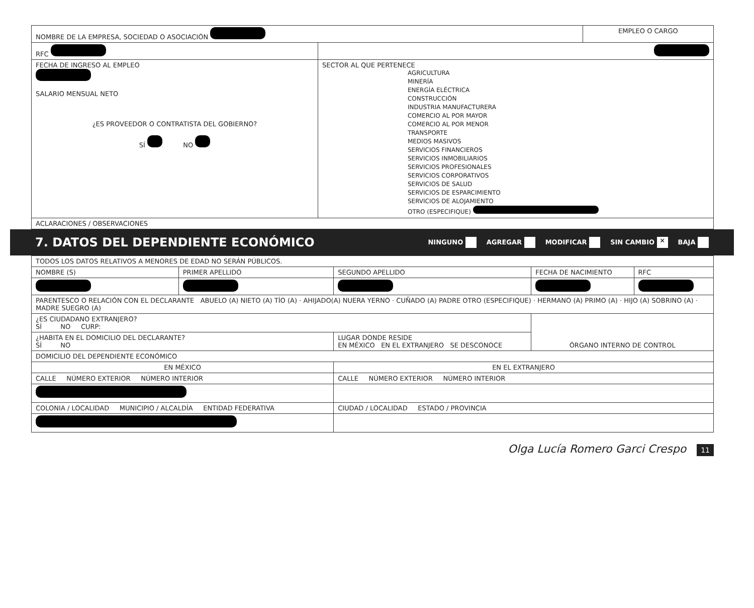| NOMBRE DE LA EMPRESA, SOCIEDAD O ASOCIACIÓN | | EMPLEO O CARGO |
| RFC | | |
| FECHA DE INGRESO AL EMPLEO SALARIO MENSUAL NETO ¿ES PROVEEDOR O CONTRATISTA DEL GOBIERNO? SÍ NO | SECTOR AL QUE PERTENECE AGRICULTURA MINERÍA ENERGÍA ELÉCTRICA CONSTRUCCIÓN INDUSTRIA MANUFACTURERA COMERCIO AL POR MAYOR COMERCIO AL POR MENOR TRANSPORTE MEDIOS MASIVOS SERVICIOS FINANCIEROS SERVICIOS INMOBILIARIOS SERVICIOS PROFESIONALES SERVICIOS CORPORATIVOS SERVICIOS DE SALUD SERVICIOS DE ESPARCIMIENTO SERVICIOS DE ALOJAMIENTO OTRO (ESPECIFIQUE) | |
| ACLARACIONES / OBSERVACIONES | | |
7. DATOS DEL DEPENDIENTE ECONÓMICO
NINGUNO AGREGAR MODIFICAR SIN CAMBIO ✕ BAJA
| TODOS LOS DATOS RELATIVOS A MENORES DE EDAD NO SERÁN PÚBLICOS. | | | | |
| NOMBRE (S) | PRIMER APELLIDO | SEGUNDO APELLIDO | FECHA DE NACIMIENTO | RFC |
| PARENTESCO O RELACIÓN CON EL DECLARANTE ABUELO (A) NIETO (A) TÍO (A) · AHIJADO(A) NUERA YERNO · CUÑADO (A) PADRE OTRO (ESPECIFIQUE) · HERMANO (A) PRIMO (A) · HIJO (A) SOBRINO (A) · MADRE SUEGRO (A) | | | | |
| ¿ES CIUDADANO EXTRANJERO? SÍ NO CURP: | | | ÓRGANO INTERNO DE CONTROL | |
| ¿HABITA EN EL DOMICILIO DEL DECLARANTE? SÍ NO | | LUGAR DONDE RESIDE EN MÉXICO EN EL EXTRANJERO SE DESCONOCE | | |
| DOMICILIO DEL DEPENDIENTE ECONÓMICO | | | | |
| EN MÉXICO | | EN EL EXTRANJERO | | |
| CALLE NÚMERO EXTERIOR NÚMERO INTERIOR | | CALLE NÚMERO EXTERIOR NÚMERO INTERIOR | | |
| COLONIA / LOCALIDAD MUNICIPIO / ALCALDÍA ENTIDAD FEDERATIVA | | CIUDAD / LOCALIDAD ESTADO / PROVINCIA | | |
Olga Lucía Romero Garci Crespo 11